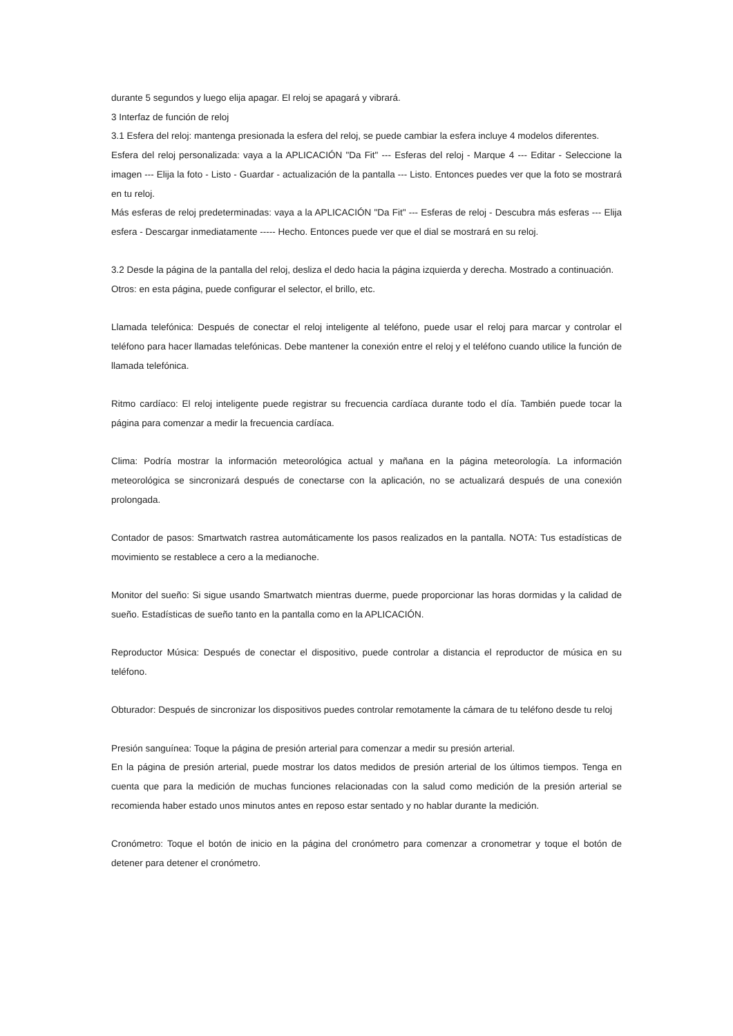durante 5 segundos y luego elija apagar. El reloj se apagará y vibrará.
3 Interfaz de función de reloj
3.1 Esfera del reloj: mantenga presionada la esfera del reloj, se puede cambiar la esfera incluye 4 modelos diferentes.
Esfera del reloj personalizada: vaya a la APLICACIÓN "Da Fit" --- Esferas del reloj - Marque 4 --- Editar - Seleccione la imagen --- Elija la foto - Listo - Guardar - actualización de la pantalla --- Listo. Entonces puedes ver que la foto se mostrará en tu reloj.
Más esferas de reloj predeterminadas: vaya a la APLICACIÓN "Da Fit" --- Esferas de reloj - Descubra más esferas --- Elija esfera - Descargar inmediatamente ----- Hecho. Entonces puede ver que el dial se mostrará en su reloj.
3.2 Desde la página de la pantalla del reloj, desliza el dedo hacia la página izquierda y derecha. Mostrado a continuación.
Otros: en esta página, puede configurar el selector, el brillo, etc.
Llamada telefónica: Después de conectar el reloj inteligente al teléfono, puede usar el reloj para marcar y controlar el teléfono para hacer llamadas telefónicas. Debe mantener la conexión entre el reloj y el teléfono cuando utilice la función de llamada telefónica.
Ritmo cardíaco: El reloj inteligente puede registrar su frecuencia cardíaca durante todo el día. También puede tocar la página para comenzar a medir la frecuencia cardíaca.
Clima: Podría mostrar la información meteorológica actual y mañana en la página meteorología. La información meteorológica se sincronizará después de conectarse con la aplicación, no se actualizará después de una conexión prolongada.
Contador de pasos: Smartwatch rastrea automáticamente los pasos realizados en la pantalla. NOTA: Tus estadísticas de movimiento se restablece a cero a la medianoche.
Monitor del sueño: Si sigue usando Smartwatch mientras duerme, puede proporcionar las horas dormidas y la calidad de sueño. Estadísticas de sueño tanto en la pantalla como en la APLICACIÓN.
Reproductor Música: Después de conectar el dispositivo, puede controlar a distancia el reproductor de música en su teléfono.
Obturador: Después de sincronizar los dispositivos puedes controlar remotamente la cámara de tu teléfono desde tu reloj
Presión sanguínea: Toque la página de presión arterial para comenzar a medir su presión arterial.
En la página de presión arterial, puede mostrar los datos medidos de presión arterial de los últimos tiempos. Tenga en cuenta que para la medición de muchas funciones relacionadas con la salud como medición de la presión arterial se recomienda haber estado unos minutos antes en reposo estar sentado y no hablar durante la medición.
Cronómetro: Toque el botón de inicio en la página del cronómetro para comenzar a cronometrar y toque el botón de detener para detener el cronómetro.